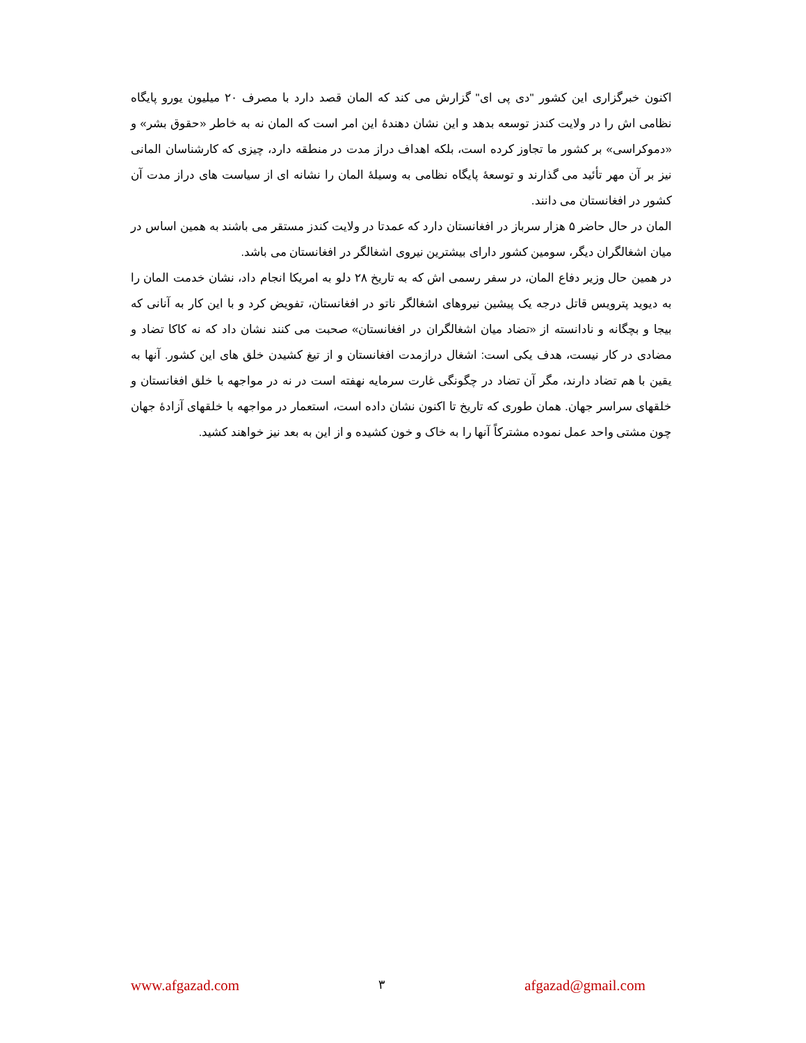اکنون خبرگزاری این کشور "دی پی ای" گزارش می کند که المان قصد دارد با مصرف ۲۰ میلیون یورو پایگاه نظامی اش را در ولایت کندز توسعه بدهد و این نشان دهندۀ این امر است که المان نه به خاطر «حقوق بشر» و «دموکراسی» بر کشور ما تجاوز کرده است، بلکه اهداف دراز مدت در منطقه دارد، چیزی که کارشناسان المانی نیز بر آن مهر تأئید می گذارند و توسعۀ پایگاه نظامی به وسیلۀ المان را نشانه ای از سیاست های دراز مدت آن کشور در افغانستان می دانند.
المان در حال حاضر ۵ هزار سرباز در افغانستان دارد که عمدتا در ولایت کندز مستقر می باشند به همین اساس در میان اشغالگران دیگر، سومین کشور دارای بیشترین نیروی اشغالگر در افغانستان می باشد.
در همین حال وزیر دفاع المان، در سفر رسمی اش که به تاریخ ۲۸ دلو به امریکا انجام داد، نشان خدمت المان را به دیوید پترویس قاتل درجه یک پیشین نیروهای اشغالگر ناتو در افغانستان، تفویض کرد و با این کار به آنانی که بیجا و بچگانه و نادانسته از «تضاد میان اشغالگران در افغانستان» صحبت می کنند نشان داد که نه کاکا تضاد و مضادی در کار نیست، هدف یکی است: اشغال درازمدت افغانستان و از تیغ کشیدن خلق های این کشور. آنها به یقین با هم تضاد دارند، مگر آن تضاد در چگونگی غارت سرمایه نهفته است در نه در مواجهه با خلق افغانستان و خلقهای سراسر جهان. همان طوری که تاریخ تا اکنون نشان داده است، استعمار در مواجهه با خلقهای آزادۀ جهان چون مشتی واحد عمل نموده مشترکاً آنها را به خاک و خون کشیده و از این به بعد نیز خواهند کشید.
www.afgazad.com ۳ afgazad@gmail.com